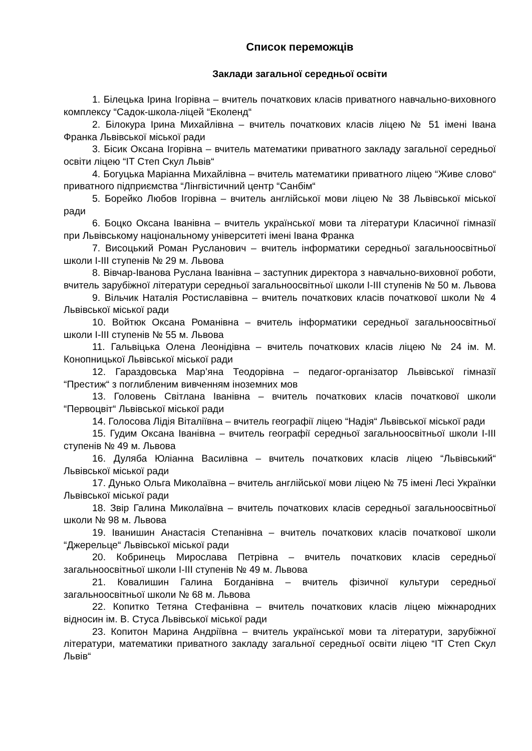Список переможців
Заклади загальної середньої освіти
1. Білецька Ірина Ігорівна – вчитель початкових класів приватного навчально-виховного комплексу “Садок-школа-ліцей “Еколенд“
2. Білокура Ірина Михайлівна – вчитель початкових класів ліцею № 51 імені Івана Франка Львівської міської ради
3. Бісик Оксана Ігорівна – вчитель математики приватного закладу загальної середньої освіти ліцею “ІТ Степ Скул Львів“
4. Богуцька Маріанна Михайлівна – вчитель математики приватного ліцею “Живе слово“ приватного підприємства “Лінгвістичний центр “Санбім“
5. Борейко Любов Ігорівна – вчитель англійської мови ліцею № 38 Львівської міської ради
6. Боцко Оксана Іванівна – вчитель української мови та літератури Класичної гімназії при Львівському національному університеті імені Івана Франка
7. Висоцький Роман Русланович – вчитель інформатики середньої загальноосвітньої школи І-ІІІ ступенів № 29 м. Львова
8. Вівчар-Іванова Руслана Іванівна – заступник директора з навчально-виховної роботи, вчитель зарубіжної літератури середньої загальноосвітньої школи І-ІІІ ступенів № 50 м. Львова
9. Вільчик Наталія Ростиславівна – вчитель початкових класів початкової школи № 4 Львівської міської ради
10. Войтюк Оксана Романівна – вчитель інформатики середньої загальноосвітньої школи І-ІІІ ступенів № 55 м. Львова
11. Гальвіцька Олена Леонідівна – вчитель початкових класів ліцею № 24 ім. М. Конопницької Львівської міської ради
12. Гараздовська Мар’яна Теодорівна – педагог-організатор Львівської гімназії “Престиж“ з поглибленим вивченням іноземних мов
13. Головень Світлана Іванівна – вчитель початкових класів початкової школи “Первоцвіт“ Львівської міської ради
14. Голосова Лідія Віталіївна – вчитель географії ліцею “Надія“ Львівської міської ради
15. Гудим Оксана Іванівна – вчитель географії середньої загальноосвітньої школи І-ІІІ ступенів № 49 м. Львова
16. Дуляба Юліанна Василівна – вчитель початкових класів ліцею “Львівський“ Львівської міської ради
17. Дунько Ольга Миколаївна – вчитель англійської мови ліцею № 75 імені Лесі Українки Львівської міської ради
18. Звір Галина Миколаївна – вчитель початкових класів середньої загальноосвітньої школи № 98 м. Львова
19. Іванишин Анастасія Степанівна – вчитель початкових класів початкової школи “Джерельце“ Львівської міської ради
20. Кобринець Мирослава Петрівна – вчитель початкових класів середньої загальноосвітньої школи І-ІІІ ступенів № 49 м. Львова
21. Ковалишин Галина Богданівна – вчитель фізичної культури середньої загальноосвітньої школи № 68 м. Львова
22. Копитко Тетяна Стефанівна – вчитель початкових класів ліцею міжнародних відносин ім. В. Стуса Львівської міської ради
23. Копитон Марина Андріївна – вчитель української мови та літератури, зарубіжної літератури, математики приватного закладу загальної середньої освіти ліцею “ІТ Степ Скул Львів“